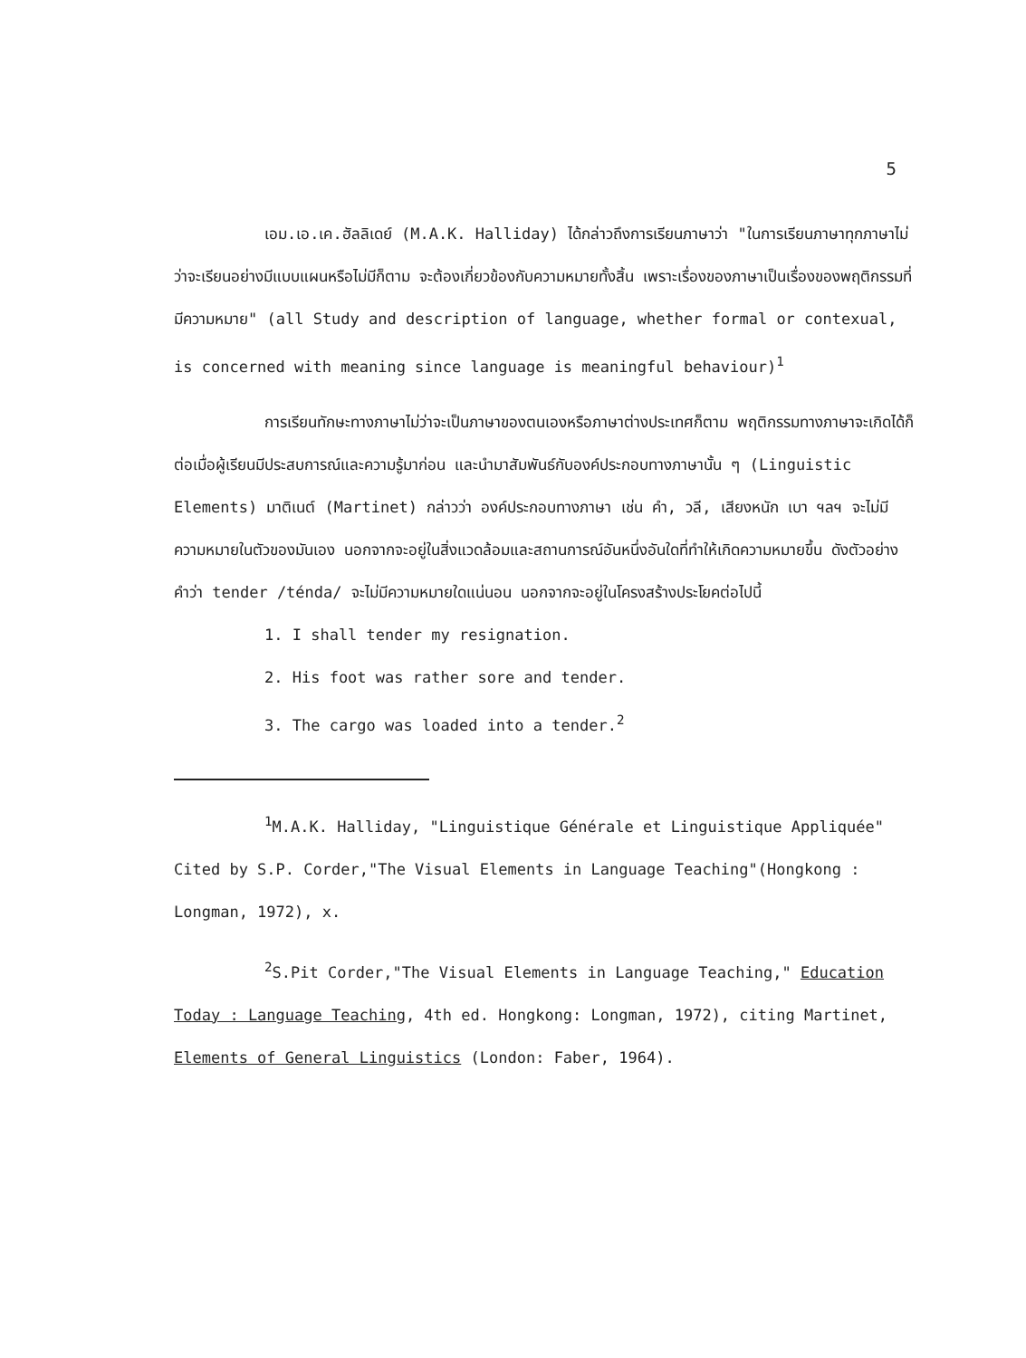5
เอม.เอ.เค.ฮัลลิเดย์ (M.A.K. Halliday) ได้กล่าวถึงการเรียนภาษาว่า "ในการเรียนภาษาทุกภาษาไม่ว่าจะเรียนอย่างมีแบบแผนหรือไม่มีก็ตาม จะต้องเกี่ยวข้องกับความหมายทั้งสิ้น เพราะเรื่องของภาษาเป็นเรื่องของพฤติกรรมที่มีความหมาย" (all Study and description of language, whether formal or contexual, is concerned with meaning since language is meaningful behaviour)<sup>1</sup>
การเรียนทักษะทางภาษาไม่ว่าจะเป็นภาษาของตนเองหรือภาษาต่างประเทศก็ตาม พฤติกรรมทางภาษาจะเกิดได้ก็ต่อเมื่อผู้เรียนมีประสบการณ์และความรู้มาก่อน และนำมาสัมพันธ์กับองค์ประกอบทางภาษานั้น ๆ (Linguistic Elements) มาติเนต์ (Martinet) กล่าวว่า องค์ประกอบทางภาษา เช่น คำ, วลี, เสียงหนัก เบา ฯลฯ จะไม่มีความหมายในตัวของมันเอง นอกจากจะอยู่ในสิ่งแวดล้อมและสถานการณ์อันหนึ่งอันใดที่ทำให้เกิดความหมายขึ้น ดังตัวอย่าง คำว่า tender /ténda/ จะไม่มีความหมายใดแน่นอน นอกจากจะอยู่ในโครงสร้างประโยคต่อไปนี้
1. I shall tender my resignation.
2. His foot was rather sore and tender.
3. The cargo was loaded into a tender.<sup>2</sup>
<sup>1</sup> M.A.K. Halliday, "Linguistique Générale et Linguistique Appliquée" Cited by S.P. Corder,"The Visual Elements in Language Teaching"(Hongkong : Longman, 1972), x.
<sup>2</sup> S.Pit Corder,"The Visual Elements in Language Teaching," Education Today : Language Teaching, 4th ed. Hongkong: Longman, 1972), citing Martinet, Elements of General Linguistics (London: Faber, 1964).